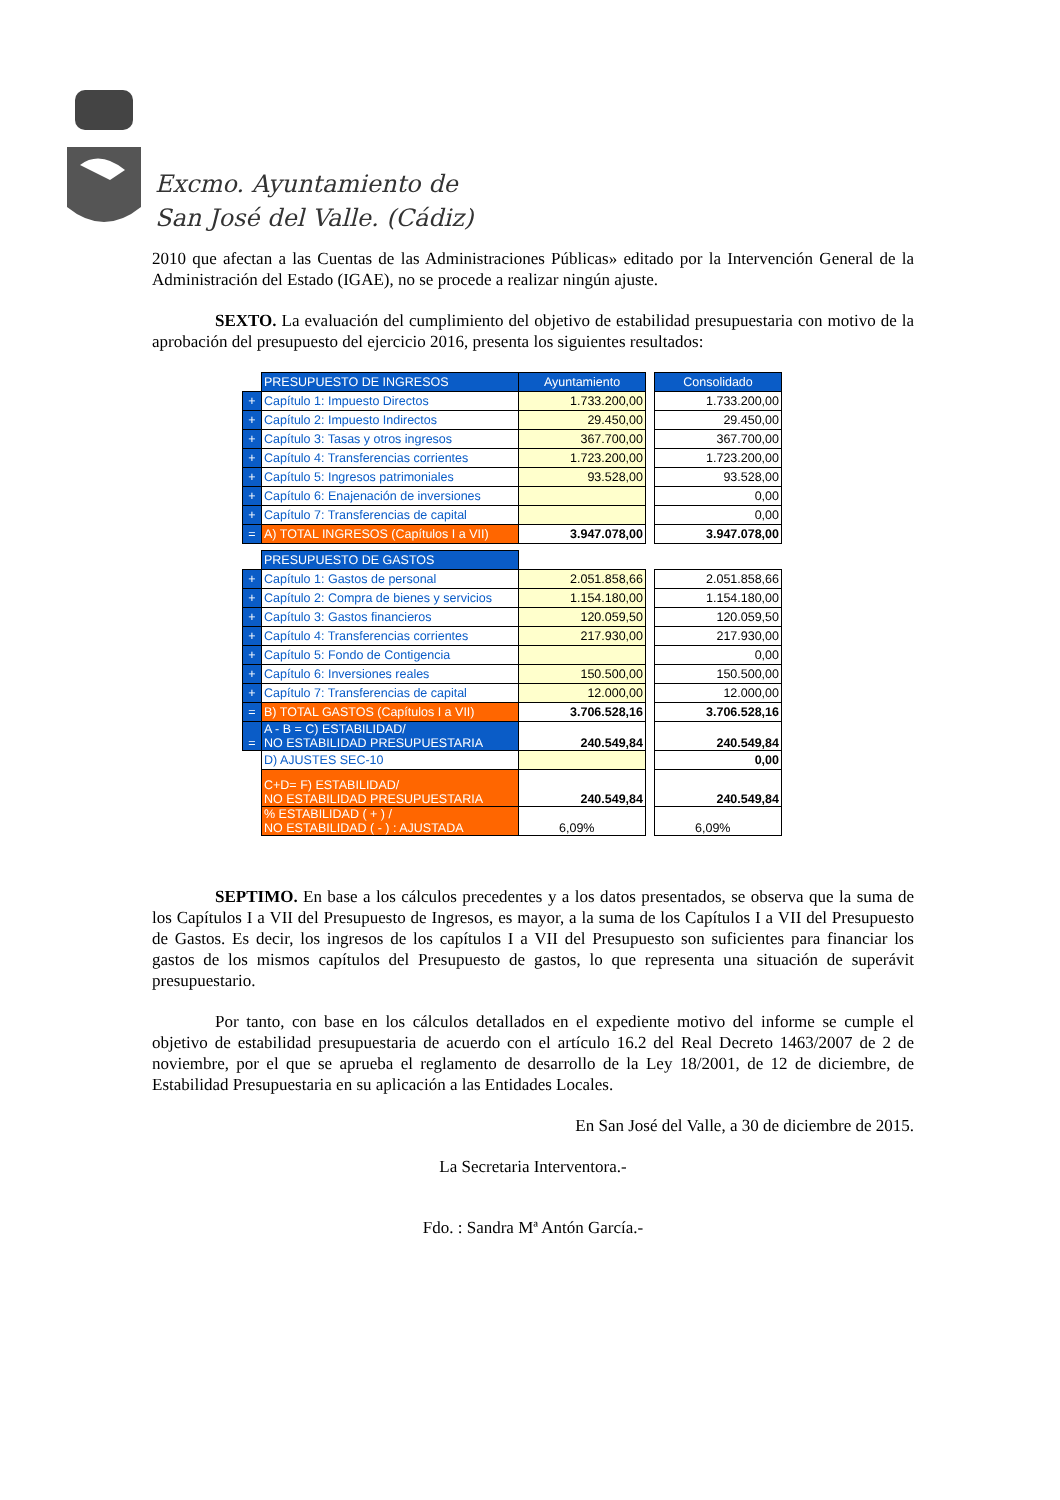Excmo. Ayuntamiento de
San José del Valle. (Cádiz)
2010 que afectan a las Cuentas de las Administraciones Públicas» editado por la Intervención General de la Administración del Estado (IGAE), no se procede a realizar ningún ajuste.
SEXTO. La evaluación del cumplimiento del objetivo de estabilidad presupuestaria con motivo de la aprobación del presupuesto del ejercicio 2016, presenta los siguientes resultados:
| | PRESUPUESTO DE INGRESOS | Ayuntamiento | | Consolidado |
| + | Capítulo 1: Impuesto Directos | 1.733.200,00 | | 1.733.200,00 |
| + | Capítulo 2: Impuesto Indirectos | 29.450,00 | | 29.450,00 |
| + | Capítulo 3: Tasas y otros ingresos | 367.700,00 | | 367.700,00 |
| + | Capítulo 4: Transferencias corrientes | 1.723.200,00 | | 1.723.200,00 |
| + | Capítulo 5: Ingresos patrimoniales | 93.528,00 | | 93.528,00 |
| + | Capítulo 6: Enajenación de inversiones | | | 0,00 |
| + | Capítulo 7: Transferencias de capital | | | 0,00 |
| = | A) TOTAL INGRESOS (Capítulos I a VII) | 3.947.078,00 | | 3.947.078,00 |
| | PRESUPUESTO DE GASTOS | | | |
| + | Capítulo 1: Gastos de personal | 2.051.858,66 | | 2.051.858,66 |
| + | Capítulo 2: Compra de bienes y servicios | 1.154.180,00 | | 1.154.180,00 |
| + | Capítulo 3: Gastos financieros | 120.059,50 | | 120.059,50 |
| + | Capítulo 4: Transferencias corrientes | 217.930,00 | | 217.930,00 |
| + | Capítulo 5: Fondo de Contigencia | | | 0,00 |
| + | Capítulo 6: Inversiones reales | 150.500,00 | | 150.500,00 |
| + | Capítulo 7: Transferencias de capital | 12.000,00 | | 12.000,00 |
| = | B) TOTAL GASTOS (Capítulos I a VII) | 3.706.528,16 | | 3.706.528,16 |
| = | A - B = C) ESTABILIDAD/ NO ESTABILIDAD PRESUPUESTARIA | 240.549,84 | | 240.549,84 |
| | D) AJUSTES SEC-10 | | | 0,00 |
| | C+D= F) ESTABILIDAD/ NO ESTABILIDAD PRESUPUESTARIA | 240.549,84 | | 240.549,84 |
| | % ESTABILIDAD ( + ) / NO ESTABILIDAD ( - ) : AJUSTADA | 6,09% | | 6,09% |
SEPTIMO. En base a los cálculos precedentes y a los datos presentados, se observa que la suma de los Capítulos I a VII del Presupuesto de Ingresos, es mayor, a la suma de los Capítulos I a VII del Presupuesto de Gastos. Es decir, los ingresos de los capítulos I a VII del Presupuesto son suficientes para financiar los gastos de los mismos capítulos del Presupuesto de gastos, lo que representa una situación de superávit presupuestario.
Por tanto, con base en los cálculos detallados en el expediente motivo del informe se cumple el objetivo de estabilidad presupuestaria de acuerdo con el artículo 16.2 del Real Decreto 1463/2007 de 2 de noviembre, por el que se aprueba el reglamento de desarrollo de la Ley 18/2001, de 12 de diciembre, de Estabilidad Presupuestaria en su aplicación a las Entidades Locales.
En San José del Valle, a 30 de diciembre de 2015.
La Secretaria Interventora.-
Fdo. : Sandra Mª Antón García.-